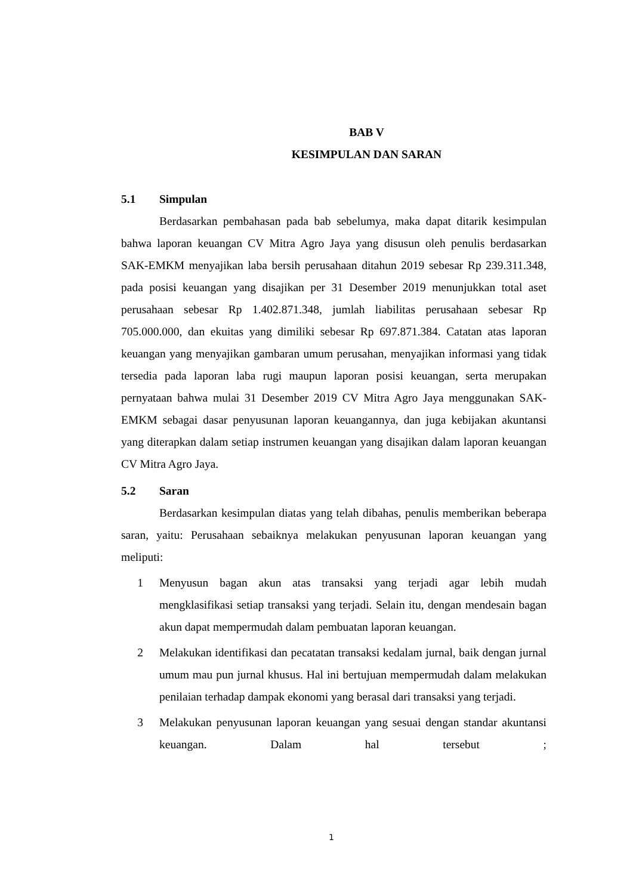BAB V
KESIMPULAN DAN SARAN
5.1 Simpulan
Berdasarkan pembahasan pada bab sebelumya, maka dapat ditarik kesimpulan bahwa laporan keuangan CV Mitra Agro Jaya yang disusun oleh penulis berdasarkan SAK-EMKM menyajikan laba bersih perusahaan ditahun 2019 sebesar Rp 239.311.348, pada posisi keuangan yang disajikan per 31 Desember 2019 menunjukkan total aset perusahaan sebesar Rp 1.402.871.348, jumlah liabilitas perusahaan sebesar Rp 705.000.000, dan ekuitas yang dimiliki sebesar Rp 697.871.384. Catatan atas laporan keuangan yang menyajikan gambaran umum perusahan, menyajikan informasi yang tidak tersedia pada laporan laba rugi maupun laporan posisi keuangan, serta merupakan pernyataan bahwa mulai 31 Desember 2019 CV Mitra Agro Jaya menggunakan SAK-EMKM sebagai dasar penyusunan laporan keuangannya, dan juga kebijakan akuntansi yang diterapkan dalam setiap instrumen keuangan yang disajikan dalam laporan keuangan CV Mitra Agro Jaya.
5.2 Saran
Berdasarkan kesimpulan diatas yang telah dibahas, penulis memberikan beberapa saran, yaitu: Perusahaan sebaiknya melakukan penyusunan laporan keuangan yang meliputi:
1 Menyusun bagan akun atas transaksi yang terjadi agar lebih mudah mengklasifikasi setiap transaksi yang terjadi. Selain itu, dengan mendesain bagan akun dapat mempermudah dalam pembuatan laporan keuangan.
2 Melakukan identifikasi dan pecatatan transaksi kedalam jurnal, baik dengan jurnal umum mau pun jurnal khusus. Hal ini bertujuan mempermudah dalam melakukan penilaian terhadap dampak ekonomi yang berasal dari transaksi yang terjadi.
3 Melakukan penyusunan laporan keuangan yang sesuai dengan standar akuntansi keuangan. Dalam hal tersebut ;
1